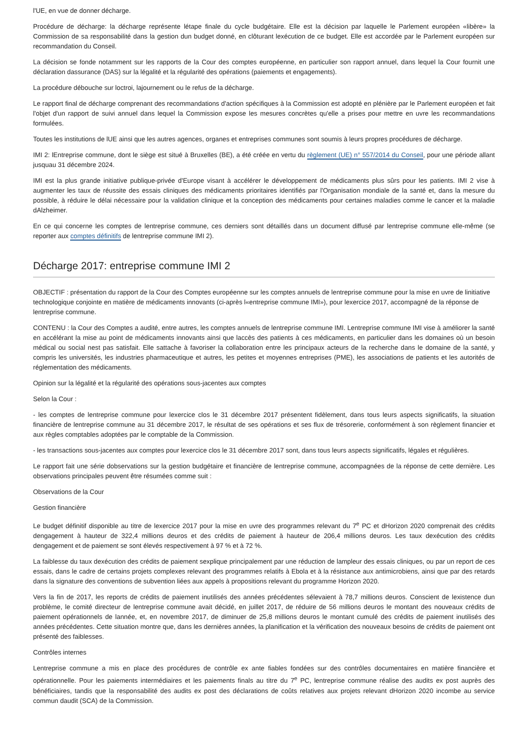l'UE, en vue de donner décharge.
Procédure de décharge: la décharge représente létape finale du cycle budgétaire. Elle est la décision par laquelle le Parlement européen «libère» la Commission de sa responsabilité dans la gestion dun budget donné, en clôturant lexécution de ce budget. Elle est accordée par le Parlement européen sur recommandation du Conseil.
La décision se fonde notamment sur les rapports de la Cour des comptes européenne, en particulier son rapport annuel, dans lequel la Cour fournit une déclaration dassurance (DAS) sur la légalité et la régularité des opérations (paiements et engagements).
La procédure débouche sur loctroi, lajournement ou le refus de la décharge.
Le rapport final de décharge comprenant des recommandations d'action spécifiques à la Commission est adopté en plénière par le Parlement européen et fait l'objet d'un rapport de suivi annuel dans lequel la Commission expose les mesures concrètes qu'elle a prises pour mettre en uvre les recommandations formulées.
Toutes les institutions de lUE ainsi que les autres agences, organes et entreprises communes sont soumis à leurs propres procédures de décharge.
IMI 2: lEntreprise commune, dont le siège est situé à Bruxelles (BE), a été créée en vertu du règlement (UE) n° 557/2014 du Conseil, pour une période allant jusquau 31 décembre 2024.
IMI est la plus grande initiative publique-privée d'Europe visant à accélérer le développement de médicaments plus sûrs pour les patients. IMI 2 vise à augmenter les taux de réussite des essais cliniques des médicaments prioritaires identifiés par l'Organisation mondiale de la santé et, dans la mesure du possible, à réduire le délai nécessaire pour la validation clinique et la conception des médicaments pour certaines maladies comme le cancer et la maladie dAlzheimer.
En ce qui concerne les comptes de lentreprise commune, ces derniers sont détaillés dans un document diffusé par lentreprise commune elle-même (se reporter aux comptes définitifs de lentreprise commune IMI 2).
Décharge 2017: entreprise commune IMI 2
OBJECTIF : présentation du rapport de la Cour des Comptes européenne sur les comptes annuels de lentreprise commune pour la mise en uvre de linitiative technologique conjointe en matière de médicaments innovants (ci-après l«entreprise commune IMI»), pour lexercice 2017, accompagné de la réponse de lentreprise commune.
CONTENU : la Cour des Comptes a audité, entre autres, les comptes annuels de lentreprise commune IMI. Lentreprise commune IMI vise à améliorer la santé en accélérant la mise au point de médicaments innovants ainsi que laccès des patients à ces médicaments, en particulier dans les domaines où un besoin médical ou social nest pas satisfait. Elle sattache à favoriser la collaboration entre les principaux acteurs de la recherche dans le domaine de la santé, y compris les universités, les industries pharmaceutique et autres, les petites et moyennes entreprises (PME), les associations de patients et les autorités de réglementation des médicaments.
Opinion sur la légalité et la régularité des opérations sous-jacentes aux comptes
Selon la Cour :
- les comptes de lentreprise commune pour lexercice clos le 31 décembre 2017 présentent fidèlement, dans tous leurs aspects significatifs, la situation financière de lentreprise commune au 31 décembre 2017, le résultat de ses opérations et ses flux de trésorerie, conformément à son règlement financier et aux règles comptables adoptées par le comptable de la Commission.
- les transactions sous-jacentes aux comptes pour lexercice clos le 31 décembre 2017 sont, dans tous leurs aspects significatifs, légales et régulières.
Le rapport fait une série dobservations sur la gestion budgétaire et financière de lentreprise commune, accompagnées de la réponse de cette dernière. Les observations principales peuvent être résumées comme suit :
Observations de la Cour
Gestion financière
Le budget définitif disponible au titre de lexercice 2017 pour la mise en uvre des programmes relevant du 7<sup>e</sup> PC et dHorizon 2020 comprenait des crédits dengagement à hauteur de 322,4 millions deuros et des crédits de paiement à hauteur de 206,4 millions deuros. Les taux dexécution des crédits dengagement et de paiement se sont élevés respectivement à 97 % et à 72 %.
La faiblesse du taux dexécution des crédits de paiement sexplique principalement par une réduction de lampleur des essais cliniques, ou par un report de ces essais, dans le cadre de certains projets complexes relevant des programmes relatifs à Ebola et à la résistance aux antimicrobiens, ainsi que par des retards dans la signature des conventions de subvention liées aux appels à propositions relevant du programme Horizon 2020.
Vers la fin de 2017, les reports de crédits de paiement inutilisés des années précédentes sélevaient à 78,7 millions deuros. Conscient de lexistence dun problème, le comité directeur de lentreprise commune avait décidé, en juillet 2017, de réduire de 56 millions deuros le montant des nouveaux crédits de paiement opérationnels de lannée, et, en novembre 2017, de diminuer de 25,8 millions deuros le montant cumulé des crédits de paiement inutilisés des années précédentes. Cette situation montre que, dans les dernières années, la planification et la vérification des nouveaux besoins de crédits de paiement ont présenté des faiblesses.
Contrôles internes
Lentreprise commune a mis en place des procédures de contrôle ex ante fiables fondées sur des contrôles documentaires en matière financière et opérationnelle. Pour les paiements intermédiaires et les paiements finals au titre du 7<sup>e</sup> PC, lentreprise commune réalise des audits ex post auprès des bénéficiaires, tandis que la responsabilité des audits ex post des déclarations de coûts relatives aux projets relevant dHorizon 2020 incombe au service commun daudit (SCA) de la Commission.